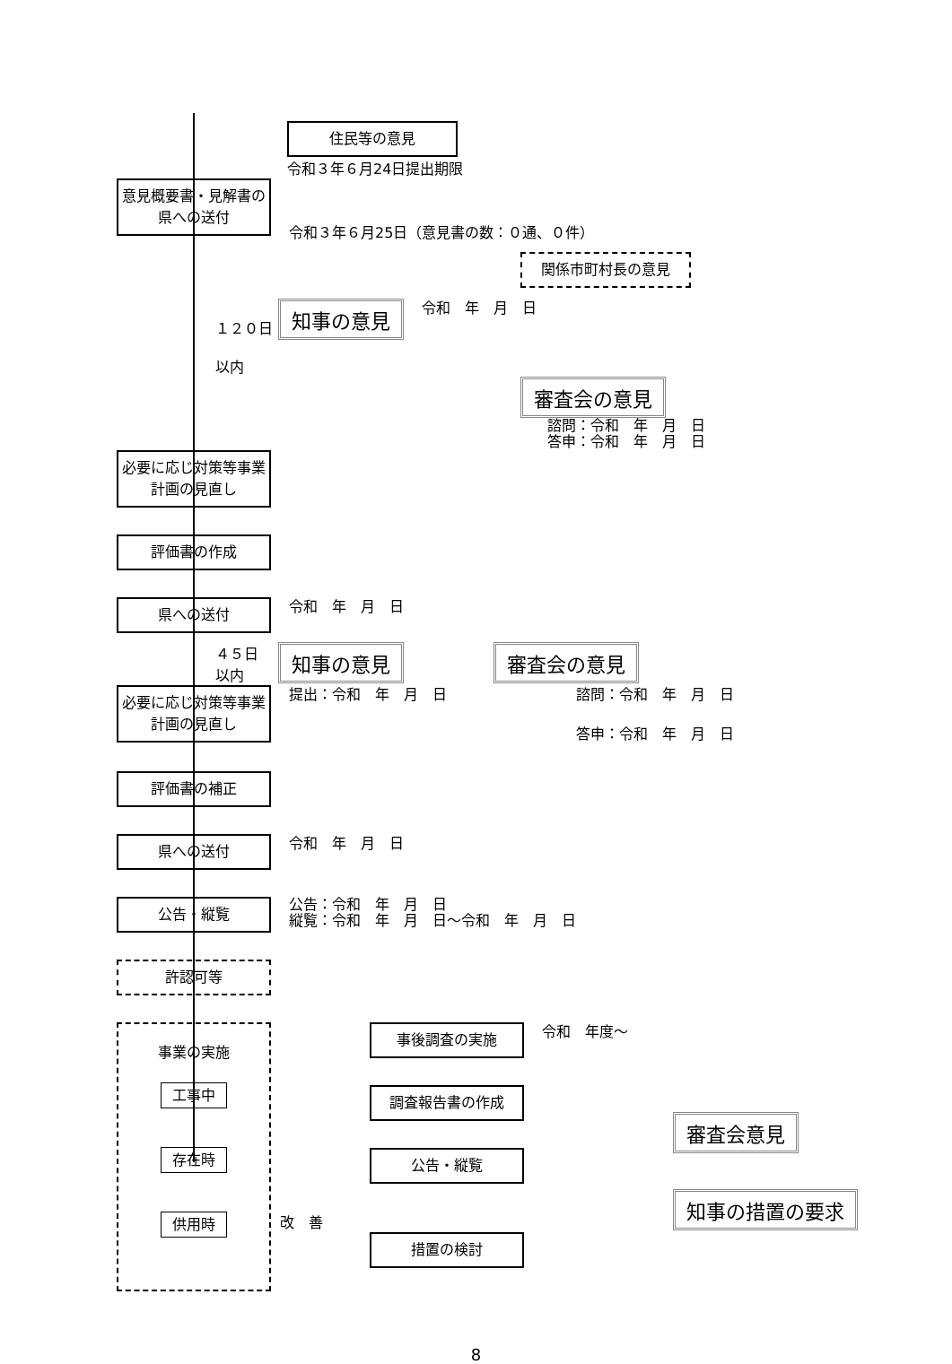住民等の意見
令和３年６月24日提出期限
意見概要書・見解書の県への送付
令和３年６月25日（意見書の数：０通、０件）
関係市町村長の意見
１２０日
以内
知事の意見
令和　年　月　日
審査会の意見
諮問：令和　年　月　日
答申：令和　年　月　日
必要に応じ対策等事業計画の見直し
評価書の作成
県への送付
令和　年　月　日
４５日
以内
知事の意見 審査会の意見
必要に応じ対策等事業計画の見直し
提出：令和　年　月　日 諮問：令和　年　月　日
答申：令和　年　月　日
評価書の補正
県への送付
令和　年　月　日
公告・縦覧
公告：令和　年　月　日
縦覧：令和　年　月　日～令和　年　月　日
許認可等
事業の実施
工事中
存在時
供用時
事後調査の実施
令和　年度～
調査報告書の作成
公告・縦覧
改　善
措置の検討
審査会意見 知事の措置の要求
8